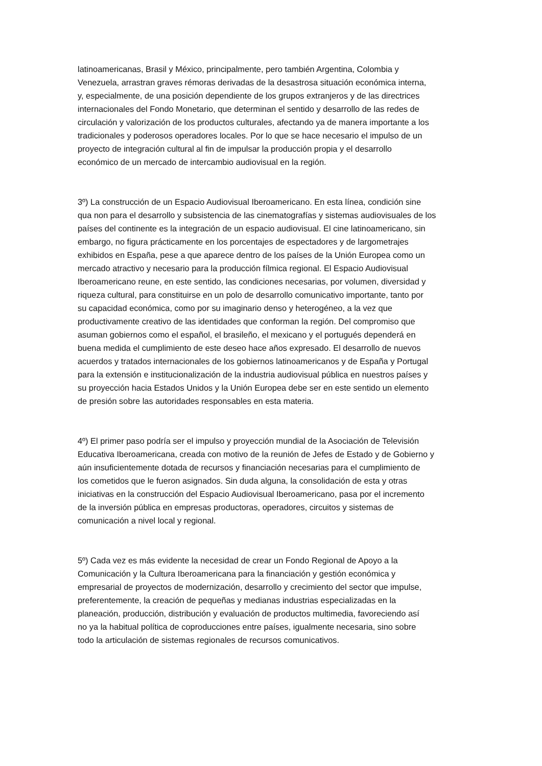latinoamericanas, Brasil y México, principalmente, pero también Argentina, Colombia y Venezuela, arrastran graves rémoras derivadas de la desastrosa situación económica interna, y, especialmente, de una posición dependiente de los grupos extranjeros y de las directrices internacionales del Fondo Monetario, que determinan el sentido y desarrollo de las redes de circulación y valorización de los productos culturales, afectando ya de manera importante a los tradicionales y poderosos operadores locales. Por lo que se hace necesario el impulso de un proyecto de integración cultural al fin de impulsar la producción propia y el desarrollo económico de un mercado de intercambio audiovisual en la región.
3º) La construcción de un Espacio Audiovisual Iberoamericano. En esta línea, condición sine qua non para el desarrollo y subsistencia de las cinematografías y sistemas audiovisuales de los países del continente es la integración de un espacio audiovisual. El cine latinoamericano, sin embargo, no figura prácticamente en los porcentajes de espectadores y de largometrajes exhibidos en España, pese a que aparece dentro de los países de la Unión Europea como un mercado atractivo y necesario para la producción fílmica regional. El Espacio Audiovisual Iberoamericano reune, en este sentido, las condiciones necesarias, por volumen, diversidad y riqueza cultural, para constituirse en un polo de desarrollo comunicativo importante, tanto por su capacidad económica, como por su imaginario denso y heterogéneo, a la vez que productivamente creativo de las identidades que conforman la región. Del compromiso que asuman gobiernos como el español, el brasileño, el mexicano y el portugués dependerá en buena medida el cumplimiento de este deseo hace años expresado. El desarrollo de nuevos acuerdos y tratados internacionales de los gobiernos latinoamericanos y de España y Portugal para la extensión e institucionalización de la industria audiovisual pública en nuestros países y su proyección hacia Estados Unidos y la Unión Europea debe ser en este sentido un elemento de presión sobre las autoridades responsables en esta materia.
4º) El primer paso podría ser el impulso y proyección mundial de la Asociación de Televisión Educativa Iberoamericana, creada con motivo de la reunión de Jefes de Estado y de Gobierno y aún insuficientemente dotada de recursos y financiación necesarias para el cumplimiento de los cometidos que le fueron asignados. Sin duda alguna, la consolidación de esta y otras iniciativas en la construcción del Espacio Audiovisual Iberoamericano, pasa por el incremento de la inversión pública en empresas productoras, operadores, circuitos y sistemas de comunicación a nivel local y regional.
5º) Cada vez es más evidente la necesidad de crear un Fondo Regional de Apoyo a la Comunicación y la Cultura Iberoamericana para la financiación y gestión económica y empresarial de proyectos de modernización, desarrollo y crecimiento del sector que impulse, preferentemente, la creación de pequeñas y medianas industrias especializadas en la planeación, producción, distribución y evaluación de productos multimedia, favoreciendo así no ya la habitual política de coproducciones entre países, igualmente necesaria, sino sobre todo la articulación de sistemas regionales de recursos comunicativos.